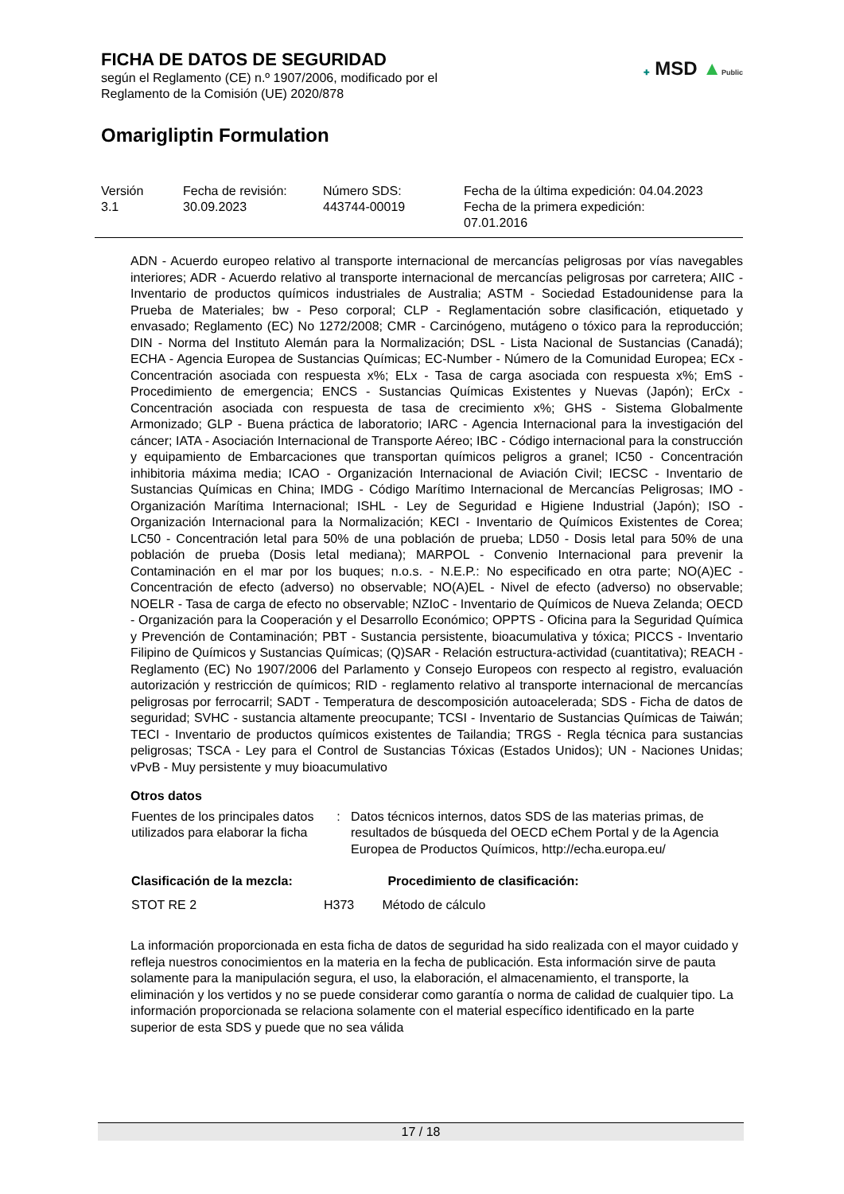FICHA DE DATOS DE SEGURIDAD
según el Reglamento (CE) n.º 1907/2006, modificado por el
Reglamento de la Comisión (UE) 2020/878
Omarigliptin Formulation
✚ MSD ▲Public
| Versión 3.1 | Fecha de revisión: 30.09.2023 | Número SDS: 443744-00019 | Fecha de la última expedición: 04.04.2023 Fecha de la primera expedición: 07.01.2016 |
ADN - Acuerdo europeo relativo al transporte internacional de mercancías peligrosas por vías navegables interiores; ADR - Acuerdo relativo al transporte internacional de mercancías peligrosas por carretera; AIIC - Inventario de productos químicos industriales de Australia; ASTM - Sociedad Estadounidense para la Prueba de Materiales; bw - Peso corporal; CLP - Reglamentación sobre clasificación, etiquetado y envasado; Reglamento (EC) No 1272/2008; CMR - Carcinógeno, mutágeno o tóxico para la reproducción; DIN - Norma del Instituto Alemán para la Normalización; DSL - Lista Nacional de Sustancias (Canadá); ECHA - Agencia Europea de Sustancias Químicas; EC-Number - Número de la Comunidad Europea; ECx - Concentración asociada con respuesta x%; ELx - Tasa de carga asociada con respuesta x%; EmS - Procedimiento de emergencia; ENCS - Sustancias Químicas Existentes y Nuevas (Japón); ErCx - Concentración asociada con respuesta de tasa de crecimiento x%; GHS - Sistema Globalmente Armonizado; GLP - Buena práctica de laboratorio; IARC - Agencia Internacional para la investigación del cáncer; IATA - Asociación Internacional de Transporte Aéreo; IBC - Código internacional para la construcción y equipamiento de Embarcaciones que transportan químicos peligros a granel; IC50 - Concentración inhibitoria máxima media; ICAO - Organización Internacional de Aviación Civil; IECSC - Inventario de Sustancias Químicas en China; IMDG - Código Marítimo Internacional de Mercancías Peligrosas; IMO - Organización Marítima Internacional; ISHL - Ley de Seguridad e Higiene Industrial (Japón); ISO - Organización Internacional para la Normalización; KECI - Inventario de Químicos Existentes de Corea; LC50 - Concentración letal para 50% de una población de prueba; LD50 - Dosis letal para 50% de una población de prueba (Dosis letal mediana); MARPOL - Convenio Internacional para prevenir la Contaminación en el mar por los buques; n.o.s. - N.E.P.: No especificado en otra parte; NO(A)EC - Concentración de efecto (adverso) no observable; NO(A)EL - Nivel de efecto (adverso) no observable; NOELR - Tasa de carga de efecto no observable; NZIoC - Inventario de Químicos de Nueva Zelanda; OECD - Organización para la Cooperación y el Desarrollo Económico; OPPTS - Oficina para la Seguridad Química y Prevención de Contaminación; PBT - Sustancia persistente, bioacumulativa y tóxica; PICCS - Inventario Filipino de Químicos y Sustancias Químicas; (Q)SAR - Relación estructura-actividad (cuantitativa); REACH - Reglamento (EC) No 1907/2006 del Parlamento y Consejo Europeos con respecto al registro, evaluación autorización y restricción de químicos; RID - reglamento relativo al transporte internacional de mercancías peligrosas por ferrocarril; SADT - Temperatura de descomposición autoacelerada; SDS - Ficha de datos de seguridad; SVHC - sustancia altamente preocupante; TCSI - Inventario de Sustancias Químicas de Taiwán; TECI - Inventario de productos químicos existentes de Tailandia; TRGS - Regla técnica para sustancias peligrosas; TSCA - Ley para el Control de Sustancias Tóxicas (Estados Unidos); UN - Naciones Unidas; vPvB - Muy persistente y muy bioacumulativo
Otros datos
| Fuentes de los principales datos utilizados para elaborar la ficha | : | Datos técnicos internos, datos SDS de las materias primas, de resultados de búsqueda del OECD eChem Portal y de la Agencia Europea de Productos Químicos, http://echa.europa.eu/ |
| Clasificación de la mezcla: | | Procedimiento de clasificación: |
| --- | --- | --- |
| STOT RE 2 | H373 | Método de cálculo |
La información proporcionada en esta ficha de datos de seguridad ha sido realizada con el mayor cuidado y refleja nuestros conocimientos en la materia en la fecha de publicación. Esta información sirve de pauta solamente para la manipulación segura, el uso, la elaboración, el almacenamiento, el transporte, la eliminación y los vertidos y no se puede considerar como garantía o norma de calidad de cualquier tipo. La información proporcionada se relaciona solamente con el material específico identificado en la parte superior de esta SDS y puede que no sea válida
17 / 18